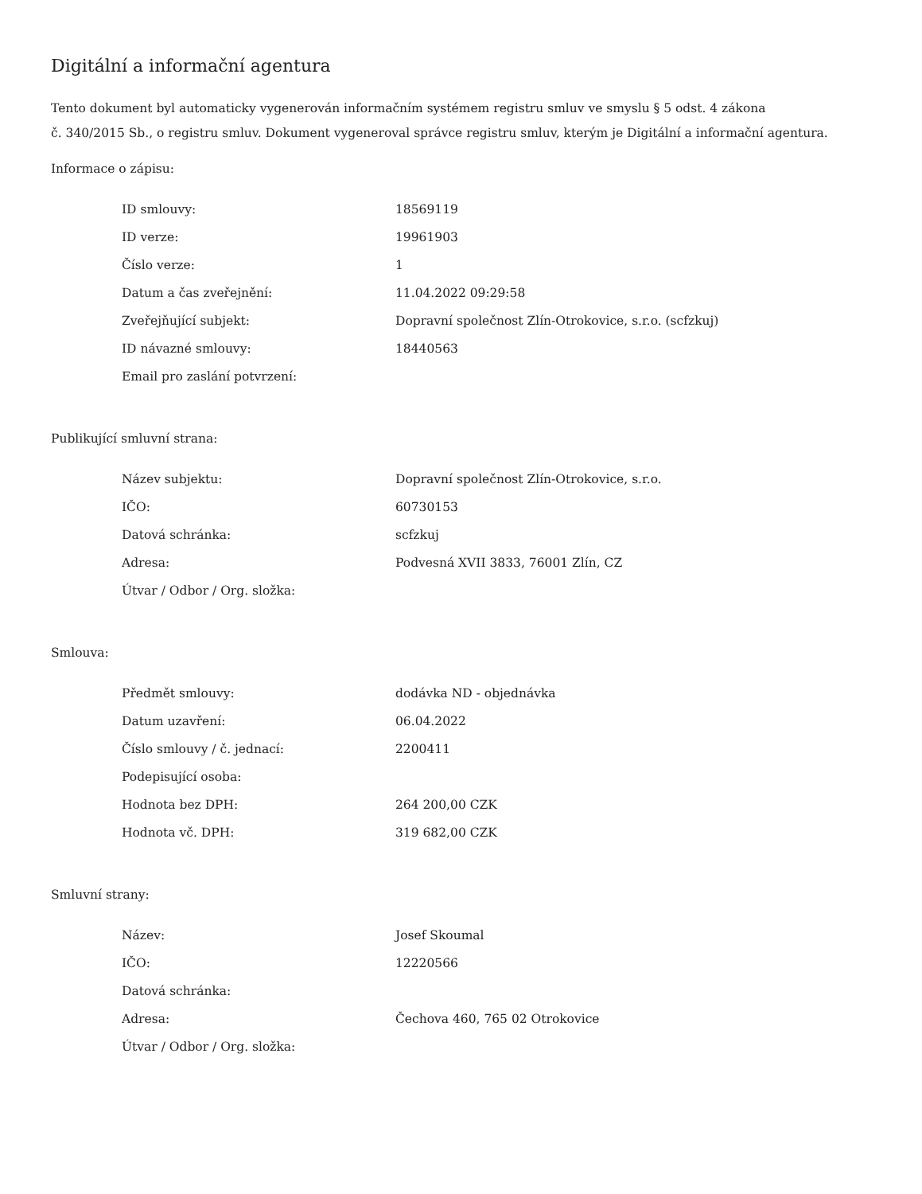Digitální a informační agentura
Tento dokument byl automaticky vygenerován informačním systémem registru smluv ve smyslu § 5 odst. 4 zákona
č. 340/2015 Sb., o registru smluv. Dokument vygeneroval správce registru smluv, kterým je Digitální a informační agentura.
Informace o zápisu:
| ID smlouvy: | 18569119 |
| ID verze: | 19961903 |
| Číslo verze: | 1 |
| Datum a čas zveřejnění: | 11.04.2022 09:29:58 |
| Zveřejňující subjekt: | Dopravní společnost Zlín-Otrokovice, s.r.o. (scfzkuj) |
| ID návazné smlouvy: | 18440563 |
| Email pro zaslání potvrzení: | |
Publikující smluvní strana:
| Název subjektu: | Dopravní společnost Zlín-Otrokovice, s.r.o. |
| IČO: | 60730153 |
| Datová schránka: | scfzkuj |
| Adresa: | Podvesná XVII 3833, 76001 Zlín, CZ |
| Útvar / Odbor / Org. složka: | |
Smlouva:
| Předmět smlouvy: | dodávka ND - objednávka |
| Datum uzavření: | 06.04.2022 |
| Číslo smlouvy / č. jednací: | 2200411 |
| Podepisující osoba: | |
| Hodnota bez DPH: | 264 200,00 CZK |
| Hodnota vč. DPH: | 319 682,00 CZK |
Smluvní strany:
| Název: | Josef Skoumal |
| IČO: | 12220566 |
| Datová schránka: | |
| Adresa: | Čechova 460, 765 02 Otrokovice |
| Útvar / Odbor / Org. složka: | |